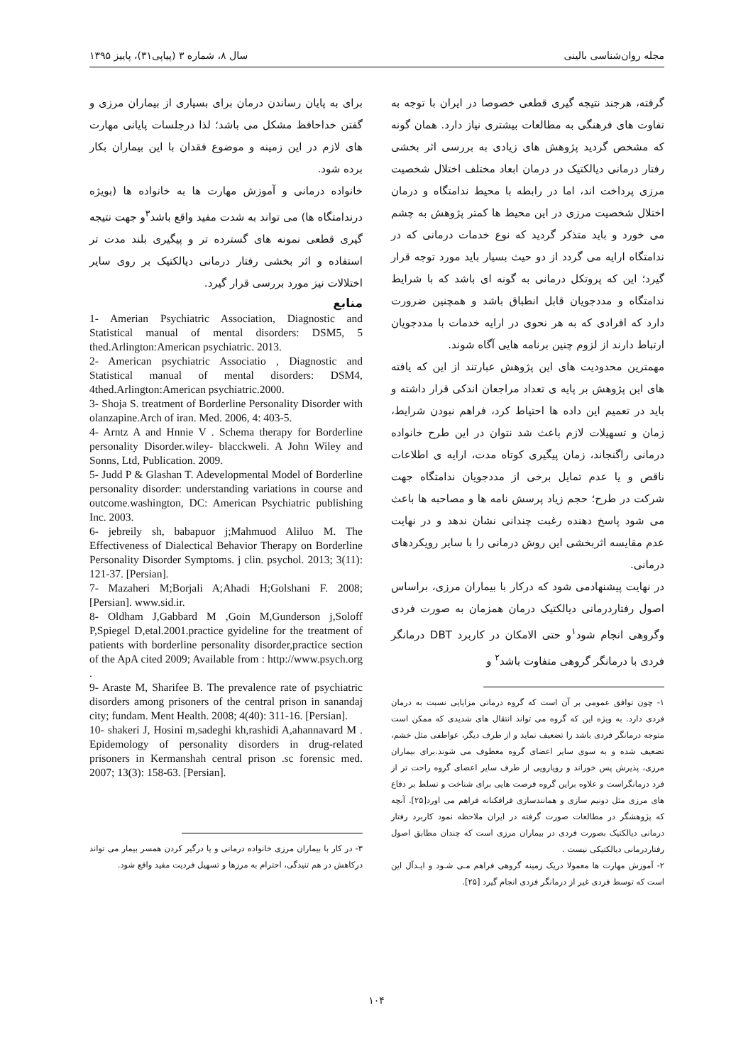مجله روان‌شناسی بالینی سال ۸، شماره ۳ (پیاپی۳۱)، پاییز ۱۳۹۵
گرفته، هرجند نتیجه گیری قطعی خصوصا در ایران با توجه به تفاوت های فرهنگی به مطالعات بیشتری نیاز دارد. همان گونه که مشخص گردید پژوهش های زیادی به بررسی اثر بخشی رفتار درمانی دیالکتیک در درمان ابعاد مختلف اختلال شخصیت مرزی پرداخت اند، اما در رابطه با محیط ندامتگاه و درمان اختلال شخصیت مرزی در این محیط ها کمتر پژوهش به چشم می خورد و باید متذکر گردید که نوع خدمات درمانی که در ندامتگاه ارایه می گردد از دو حیث بسیار باید مورد توجه قرار گیرد؛ این که پروتکل درمانی به گونه ای باشد که با شرایط ندامتگاه و مددجویان قابل انطباق باشد و همچنین ضرورت دارد که افرادی که به هر نحوی در ارایه خدمات با مددجویان ارتباط دارند از لزوم چنین برنامه هایی آگاه شوند.
مهمترین محدودیت های این پژوهش عبارتند از این که یافته های این پژوهش بر پایه ی تعداد مراجعان اندکی قرار داشته و باید در تعمیم این داده ها احتیاط کرد، فراهم نبودن شرایط، زمان و تسهیلات لازم باعث شد نتوان در این طرح خانواده درمانی راگنجاند، زمان پیگیری کوتاه مدت، ارایه ی اطلاعات ناقص و یا عدم تمایل برخی از مددجویان ندامتگاه جهت شرکت در طرح؛ حجم زیاد پرسش نامه ها و مصاحبه ها باعث می شود پاسخ دهنده رغبت چندانی نشان ندهد و در نهایت عدم مقایسه اثربخشی این روش درمانی را با سایر رویکردهای درمانی.
در نهایت پیشنهادمی شود که درکار با بیماران مرزی، براساس اصول رفتاردرمانی دیالکتیک درمان همزمان به صورت فردی وگروهی انجام شود<sup>۱</sup>و حتی الامکان در کاربرد DBT درمانگر فردی با درمانگر گروهی متفاوت باشد<sup>۲</sup> و
۱- چون توافق عمومی بر آن است که گروه درمانی مزایایی نسبت به درمان فردی دارد. به ویژه این که گروه می تواند انتقال های شدیدی که ممکن است متوجه درمانگر فردی باشد را تضعیف نماید و از طرف دیگر، عواطفی مثل خشم، تضعیف شده و به سوی سایر اعضای گروه معطوف می شوند.برای بیماران مرزی، پذیرش پس خوراند و رویارویی از طرف سایر اعضای گروه راحت تر از فرد درمانگراست و علاوه براین گروه فرصت هایی برای شناخت و تسلط بر دفاع های مرزی مثل دونیم سازی و همانندسازی فرافکنانه فراهم می اورد[۲۵]. آنچه که پژوهشگر در مطالعات صورت گرفته در ایران ملاحظه نمود کاربرد رفتار درمانی دیالکتیک بصورت فردی در بیماران مرزی است که چندان مطابق اصول رفتاردرمانی دیالکتیکی نیست .
۲- آموزش مهارت ها معمولا دریک زمینه گروهی فراهم مـی شـود و ایـدآل این است که توسط فردی غیر از درمانگر فردی انجام گیرد [۲۵].
برای به پایان رساندن درمان برای بسیاری از بیماران مرزی و گفتن خداحافظ مشکل می باشد؛ لذا درجلسات پایانی مهارت های لازم در این زمینه و موضوع فقدان با این بیماران بکار برده شود.
خانواده درمانی و آموزش مهارت ها به خانواده ها (بویژه درندامتگاه ها) می تواند به شدت مفید واقع باشد<sup>۳</sup>و جهت نتیجه گیری قطعی نمونه های گسترده تر و پیگیری بلند مدت تر استفاده و اثر بخشی رفتار درمانی دیالکتیک بر روی سایر اختلالات نیز مورد بررسی قرار گیرد.
منابع
1- Amerian Psychiatric Association, Diagnostic and Statistical manual of mental disorders: DSM5, 5 thed.Arlington:American psychiatric. 2013.
2- American psychiatric Associatio , Diagnostic and Statistical manual of mental disorders: DSM4, 4thed.Arlington:American psychiatric.2000.
3- Shoja S. treatment of Borderline Personality Disorder with olanzapine.Arch of iran. Med. 2006, 4: 403-5.
4- Arntz A and Hnnie V . Schema therapy for Borderline personality Disorder.wiley- blacckweli. A John Wiley and Sonns, Ltd, Publication. 2009.
5- Judd P & Glashan T. Adevelopmental Model of Borderline personality disorder: understanding variations in course and outcome.washington, DC: American Psychiatric publishing Inc. 2003.
6- jebreily sh, babapuor j;Mahmuod Aliluo M. The Effectiveness of Dialectical Behavior Therapy on Borderline Personality Disorder Symptoms. j clin. psychol. 2013; 3(11): 121-37. [Persian].
7- Mazaheri M;Borjali A;Ahadi H;Golshani F. 2008; [Persian]. www.sid.ir.
8- Oldham J,Gabbard M ,Goin M,Gunderson j,Soloff P,Spiegel D,etal.2001.practice gyideline for the treatment of patients with borderline personality disorder,practice section of the ApA cited 2009; Available from : http://www.psych.org .
9- Araste M, Sharifee B. The prevalence rate of psychiatric disorders among prisoners of the central prison in sanandaj city; fundam. Ment Health. 2008; 4(40): 311-16. [Persian].
10- shakeri J, Hosini m,sadeghi kh,rashidi A,ahannavard M . Epidemology of personality disorders in drug-related prisoners in Kermanshah central prison .sc forensic med. 2007; 13(3): 158-63. [Persian].
۳- در کار با بیماران مرزی خانواده درمانی و یا درگیر کردن همسر بیمار می تواند درکاهش در هم تنیدگی، احترام به مرزها و تسهیل فردیت مفید واقع شود.
۱۰۴